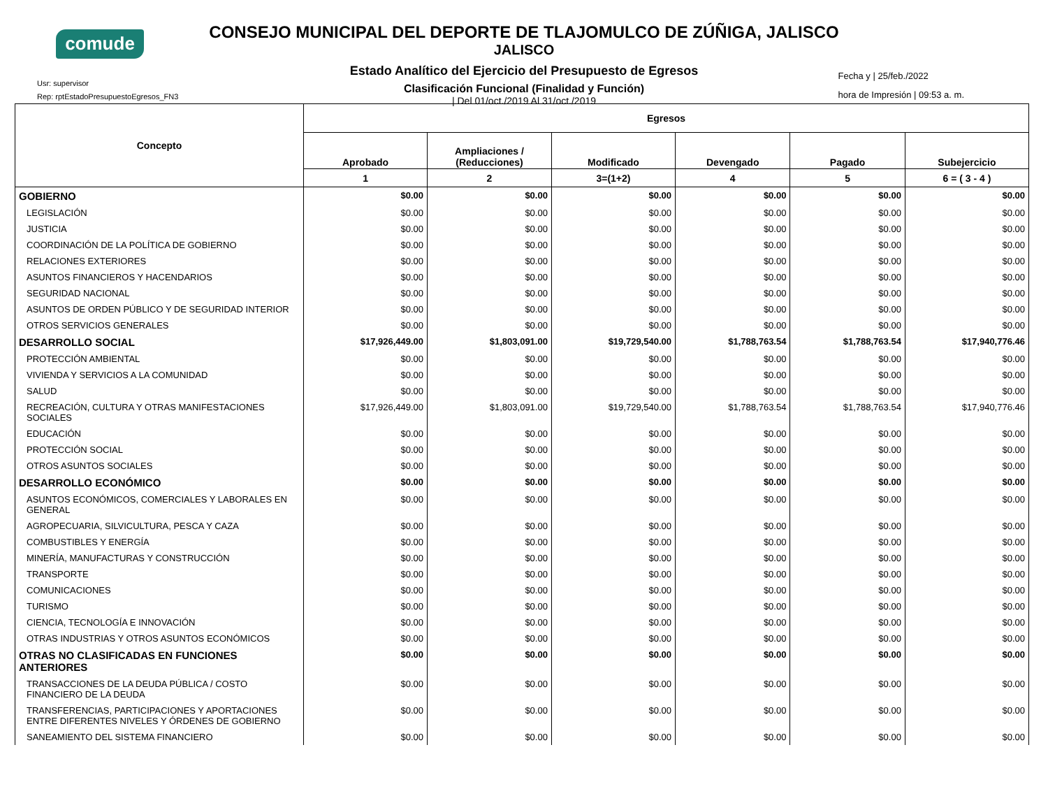comude
Usr: supervisor
Rep: rptEstadoPresupuestoEgresos_FN3
CONSEJO MUNICIPAL DEL DEPORTE DE TLAJOMULCO DE ZÚÑIGA, JALISCO
JALISCO
Estado Analítico del Ejercicio del Presupuesto de Egresos
Clasificación Funcional (Finalidad y Función)
| Del 01/oct./2019 Al 31/oct./2019
Fecha y | 25/feb./2022
hora de Impresión | 09:53 a. m.
| Concepto | Egresos | | | | | |
| --- | --- | --- | --- | --- | --- | --- |
| | Aprobado | Ampliaciones / (Reducciones) | Modificado | Devengado | Pagado | Subejercicio |
| | 1 | 2 | 3=(1+2) | 4 | 5 | 6 = ( 3 - 4 ) |
| GOBIERNO | $0.00 | $0.00 | $0.00 | $0.00 | $0.00 | $0.00 |
| LEGISLACIÓN | $0.00 | $0.00 | $0.00 | $0.00 | $0.00 | $0.00 |
| JUSTICIA | $0.00 | $0.00 | $0.00 | $0.00 | $0.00 | $0.00 |
| COORDINACIÓN DE LA POLÍTICA DE GOBIERNO | $0.00 | $0.00 | $0.00 | $0.00 | $0.00 | $0.00 |
| RELACIONES EXTERIORES | $0.00 | $0.00 | $0.00 | $0.00 | $0.00 | $0.00 |
| ASUNTOS FINANCIEROS Y HACENDARIOS | $0.00 | $0.00 | $0.00 | $0.00 | $0.00 | $0.00 |
| SEGURIDAD NACIONAL | $0.00 | $0.00 | $0.00 | $0.00 | $0.00 | $0.00 |
| ASUNTOS DE ORDEN PÚBLICO Y DE SEGURIDAD INTERIOR | $0.00 | $0.00 | $0.00 | $0.00 | $0.00 | $0.00 |
| OTROS SERVICIOS GENERALES | $0.00 | $0.00 | $0.00 | $0.00 | $0.00 | $0.00 |
| DESARROLLO SOCIAL | $17,926,449.00 | $1,803,091.00 | $19,729,540.00 | $1,788,763.54 | $1,788,763.54 | $17,940,776.46 |
| PROTECCIÓN AMBIENTAL | $0.00 | $0.00 | $0.00 | $0.00 | $0.00 | $0.00 |
| VIVIENDA Y SERVICIOS A LA COMUNIDAD | $0.00 | $0.00 | $0.00 | $0.00 | $0.00 | $0.00 |
| SALUD | $0.00 | $0.00 | $0.00 | $0.00 | $0.00 | $0.00 |
| RECREACIÓN, CULTURA Y OTRAS MANIFESTACIONES SOCIALES | $17,926,449.00 | $1,803,091.00 | $19,729,540.00 | $1,788,763.54 | $1,788,763.54 | $17,940,776.46 |
| EDUCACIÓN | $0.00 | $0.00 | $0.00 | $0.00 | $0.00 | $0.00 |
| PROTECCIÓN SOCIAL | $0.00 | $0.00 | $0.00 | $0.00 | $0.00 | $0.00 |
| OTROS ASUNTOS SOCIALES | $0.00 | $0.00 | $0.00 | $0.00 | $0.00 | $0.00 |
| DESARROLLO ECONÓMICO | $0.00 | $0.00 | $0.00 | $0.00 | $0.00 | $0.00 |
| ASUNTOS ECONÓMICOS, COMERCIALES Y LABORALES EN GENERAL | $0.00 | $0.00 | $0.00 | $0.00 | $0.00 | $0.00 |
| AGROPECUARIA, SILVICULTURA, PESCA Y CAZA | $0.00 | $0.00 | $0.00 | $0.00 | $0.00 | $0.00 |
| COMBUSTIBLES Y ENERGÍA | $0.00 | $0.00 | $0.00 | $0.00 | $0.00 | $0.00 |
| MINERÍA, MANUFACTURAS Y CONSTRUCCIÓN | $0.00 | $0.00 | $0.00 | $0.00 | $0.00 | $0.00 |
| TRANSPORTE | $0.00 | $0.00 | $0.00 | $0.00 | $0.00 | $0.00 |
| COMUNICACIONES | $0.00 | $0.00 | $0.00 | $0.00 | $0.00 | $0.00 |
| TURISMO | $0.00 | $0.00 | $0.00 | $0.00 | $0.00 | $0.00 |
| CIENCIA, TECNOLOGÍA E INNOVACIÓN | $0.00 | $0.00 | $0.00 | $0.00 | $0.00 | $0.00 |
| OTRAS INDUSTRIAS Y OTROS ASUNTOS ECONÓMICOS | $0.00 | $0.00 | $0.00 | $0.00 | $0.00 | $0.00 |
| OTRAS NO CLASIFICADAS EN FUNCIONES ANTERIORES | $0.00 | $0.00 | $0.00 | $0.00 | $0.00 | $0.00 |
| TRANSACCIONES DE LA DEUDA PÚBLICA / COSTO FINANCIERO DE LA DEUDA | $0.00 | $0.00 | $0.00 | $0.00 | $0.00 | $0.00 |
| TRANSFERENCIAS, PARTICIPACIONES Y APORTACIONES ENTRE DIFERENTES NIVELES Y ÓRDENES DE GOBIERNO | $0.00 | $0.00 | $0.00 | $0.00 | $0.00 | $0.00 |
| SANEAMIENTO DEL SISTEMA FINANCIERO | $0.00 | $0.00 | $0.00 | $0.00 | $0.00 | $0.00 |